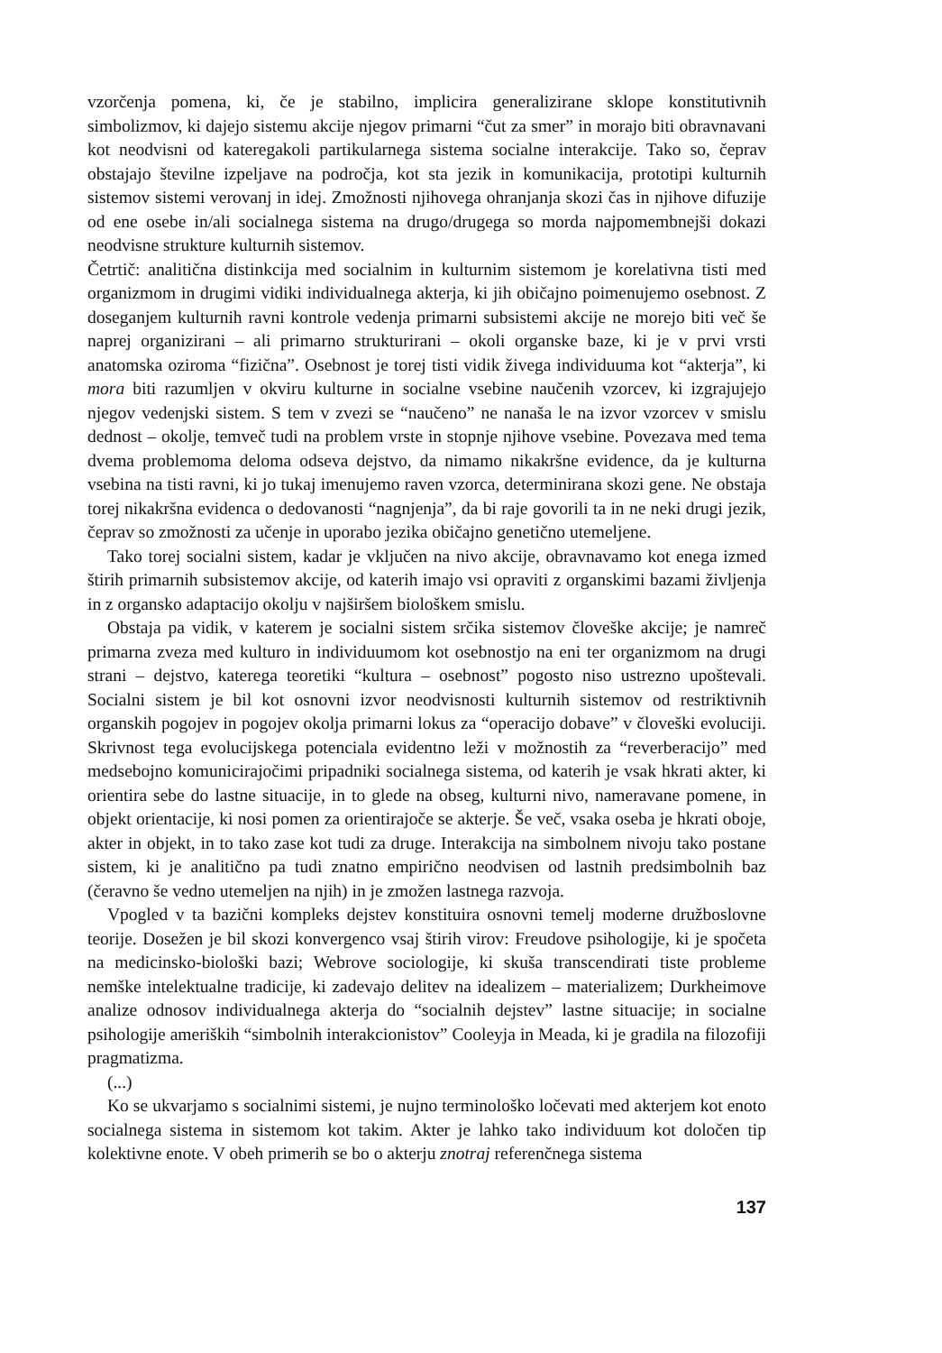vzorčenja pomena, ki, če je stabilno, implicira generalizirane sklope konstitutivnih simbolizmov, ki dajejo sistemu akcije njegov primarni “čut za smer” in morajo biti obravnavani kot neodvisni od kateregakoli partikularnega sistema socialne interakcije. Tako so, čeprav obstajajo številne izpeljave na področja, kot sta jezik in komunikacija, prototipi kulturnih sistemov sistemi verovanj in idej. Zmožnosti njihovega ohranjanja skozi čas in njihove difuzije od ene osebe in/ali socialnega sistema na drugo/drugega so morda najpomembnejši dokazi neodvisne strukture kulturnih sistemov.
Četrtič: analitična distinkcija med socialnim in kulturnim sistemom je korelativna tisti med organizmom in drugimi vidiki individualnega akterja, ki jih običajno poimenujemo osebnost. Z doseganjem kulturnih ravni kontrole vedenja primarni subsistemi akcije ne morejo biti več še naprej organizirani – ali primarno strukturirani – okoli organske baze, ki je v prvi vrsti anatomska oziroma “fizična”. Osebnost je torej tisti vidik živega individuuma kot “akterja”, ki mora biti razumljen v okviru kulturne in socialne vsebine naučenih vzorcev, ki izgrajujejo njegov vedenjski sistem. S tem v zvezi se “naučeno” ne nanaša le na izvor vzorcev v smislu dednost – okolje, temveč tudi na problem vrste in stopnje njihove vsebine. Povezava med tema dvema problemoma deloma odseva dejstvo, da nimamo nikakršne evidence, da je kulturna vsebina na tisti ravni, ki jo tukaj imenujemo raven vzorca, determinirana skozi gene. Ne obstaja torej nikakršna evidenca o dedovanosti “nagnjenja”, da bi raje govorili ta in ne neki drugi jezik, čeprav so zmožnosti za učenje in uporabo jezika običajno genetično utemeljene.
Tako torej socialni sistem, kadar je vključen na nivo akcije, obravnavamo kot enega izmed štirih primarnih subsistemov akcije, od katerih imajo vsi opraviti z organskimi bazami življenja in z organsko adaptacijo okolju v najširšem biološkem smislu.
Obstaja pa vidik, v katerem je socialni sistem srčika sistemov človeške akcije; je namreč primarna zveza med kulturo in individuumom kot osebnostjo na eni ter organizmom na drugi strani – dejstvo, katerega teoretiki “kultura – osebnost” pogosto niso ustrezno upoštevali. Socialni sistem je bil kot osnovni izvor neodvisnosti kulturnih sistemov od restriktivnih organskih pogojev in pogojev okolja primarni lokus za “operacijo dobave” v človeški evoluciji. Skrivnost tega evolucijskega potenciala evidentno leži v možnostih za “reverberacijo” med medsebojno komunicirajočimi pripadniki socialnega sistema, od katerih je vsak hkrati akter, ki orientira sebe do lastne situacije, in to glede na obseg, kulturni nivo, nameravane pomene, in objekt orientacije, ki nosi pomen za orientirajoče se akterje. Še več, vsaka oseba je hkrati oboje, akter in objekt, in to tako zase kot tudi za druge. Interakcija na simbolnem nivoju tako postane sistem, ki je analitično pa tudi znatno empirično neodvisen od lastnih predsimbolnih baz (čeravno še vedno utemeljen na njih) in je zmožen lastnega razvoja.
Vpogled v ta bazični kompleks dejstev konstituira osnovni temelj moderne družboslovne teorije. Dosežen je bil skozi konvergenco vsaj štirih virov: Freudove psihologije, ki je spočeta na medicinsko-biološki bazi; Webrove sociologije, ki skuša transcendirati tiste probleme nemške intelektualne tradicije, ki zadevajo delitev na idealizem – materializem; Durkheimove analize odnosov individualnega akterja do “socialnih dejstev” lastne situacije; in socialne psihologije ameriških “simbolnih interakcionistov” Cooleyja in Meada, ki je gradila na filozofiji pragmatizma.
(...)
Ko se ukvarjamo s socialnimi sistemi, je nujno terminološko ločevati med akterjem kot enoto socialnega sistema in sistemom kot takim. Akter je lahko tako individuum kot določen tip kolektivne enote. V obeh primerih se bo o akterju znotraj referenčnega sistema
137